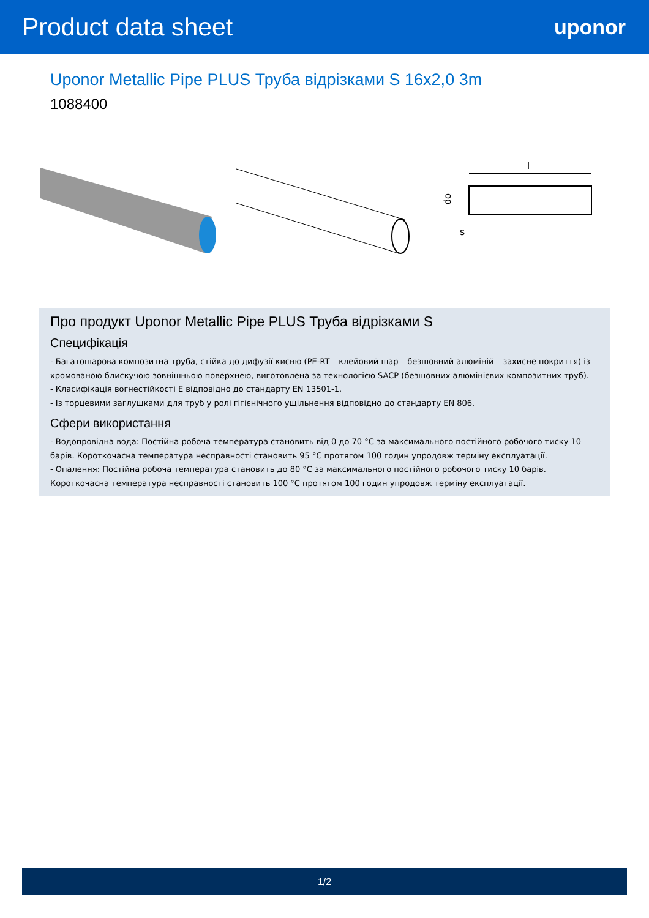Product data sheet
uponor
Uponor Metallic Pipe PLUS Труба відрізками S 16x2,0 3m
1088400
l
do
s
Про продукт Uponor Metallic Pipe PLUS Труба відрізками S
Специфікація
- Багатошарова композитна труба, стійка до дифузії кисню (PE-RT – клейовий шар – безшовний алюміній – захисне покриття) із хромованою блискучою зовнішньою поверхнею, виготовлена за технологією SACP (безшовних алюмінієвих композитних труб).
- Класифікація вогнестійкості E відповідно до стандарту EN 13501-1.
- Із торцевими заглушками для труб у ролі гігієнічного ущільнення відповідно до стандарту EN 806.
Сфери використання
- Водопровідна вода: Постійна робоча температура становить від 0 до 70 °C за максимального постійного робочого тиску 10 барів. Короткочасна температура несправності становить 95 °C протягом 100 годин упродовж терміну експлуатації.
- Опалення: Постійна робоча температура становить до 80 °C за максимального постійного робочого тиску 10 барів. Короткочасна температура несправності становить 100 °C протягом 100 годин упродовж терміну експлуатації.
1/2